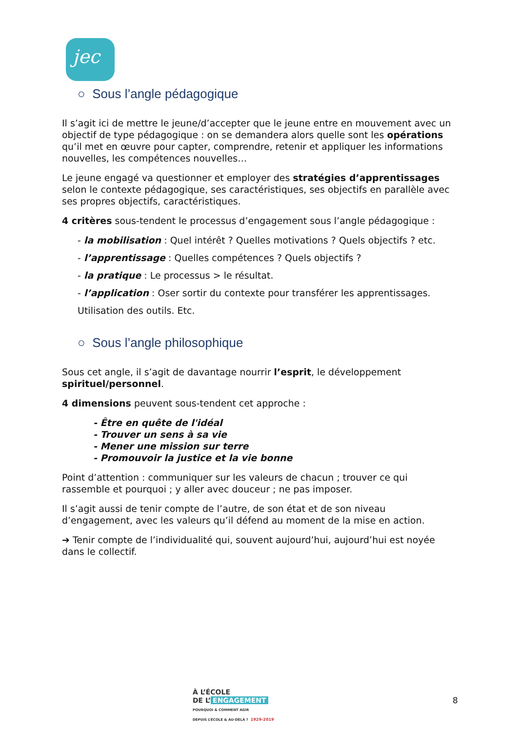jec
○ Sous l’angle pédagogique
Il s’agit ici de mettre le jeune/d’accepter que le jeune entre en mouvement avec un objectif de type pédagogique : on se demandera alors quelle sont les opérations qu’il met en œuvre pour capter, comprendre, retenir et appliquer les informations nouvelles, les compétences nouvelles…
Le jeune engagé va questionner et employer des stratégies d’apprentissages selon le contexte pédagogique, ses caractéristiques, ses objectifs en parallèle avec ses propres objectifs, caractéristiques.
4 critères sous-tendent le processus d’engagement sous l’angle pédagogique :
- la mobilisation : Quel intérêt ? Quelles motivations ? Quels objectifs ? etc.
- l’apprentissage : Quelles compétences ? Quels objectifs ?
- la pratique : Le processus > le résultat.
- l’application : Oser sortir du contexte pour transférer les apprentissages.
Utilisation des outils. Etc.
○ Sous l’angle philosophique
Sous cet angle, il s’agit de davantage nourrir l’esprit, le développement spirituel/personnel.
4 dimensions peuvent sous-tendent cet approche :
- Être en quête de l'idéal
- Trouver un sens à sa vie
- Mener une mission sur terre
- Promouvoir la justice et la vie bonne
Point d’attention : communiquer sur les valeurs de chacun ; trouver ce qui rassemble et pourquoi ; y aller avec douceur ; ne pas imposer.
Il s’agit aussi de tenir compte de l’autre, de son état et de son niveau d’engagement, avec les valeurs qu’il défend au moment de la mise en action.
➔ Tenir compte de l’individualité qui, souvent aujourd’hui, aujourd’hui est noyée dans le collectif.
À L’ÉCOLE
DE L’ ENGAGEMENT
POURQUOI & COMMENT AGIR
DEPUIS L’ÉCOLE & AU-DELÀ ? 1929-2019
8